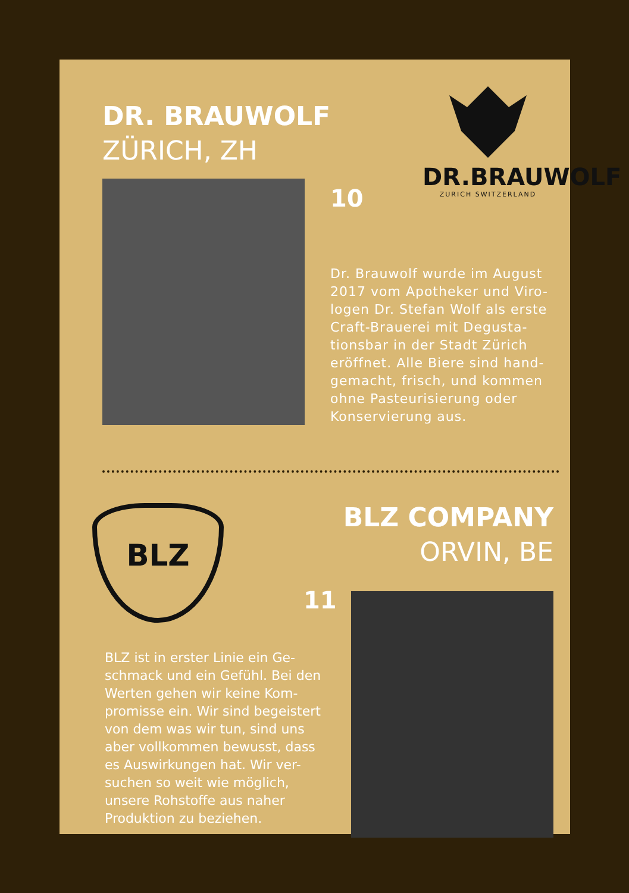DR. BRAUWOLF
ZÜRICH, ZH
DR.BRAUWOLF
ZURICH SWITZERLAND
10
Dr. Brauwolf wurde im August 2017 vom Apotheker und Viro-logen Dr. Stefan Wolf als erste Craft-Brauerei mit Degusta-tionsbar in der Stadt Zürich eröffnet. Alle Biere sind hand-gemacht, frisch, und kommen ohne Pasteurisierung oder Konservierung aus.
BLZ
BLZ COMPANY
ORVIN, BE
11
BLZ ist in erster Linie ein Ge-schmack und ein Gefühl. Bei den Werten gehen wir keine Kom-promisse ein. Wir sind begeistert von dem was wir tun, sind uns aber vollkommen bewusst, dass es Auswirkungen hat. Wir ver-suchen so weit wie möglich, unsere Rohstoffe aus naher Produktion zu beziehen.